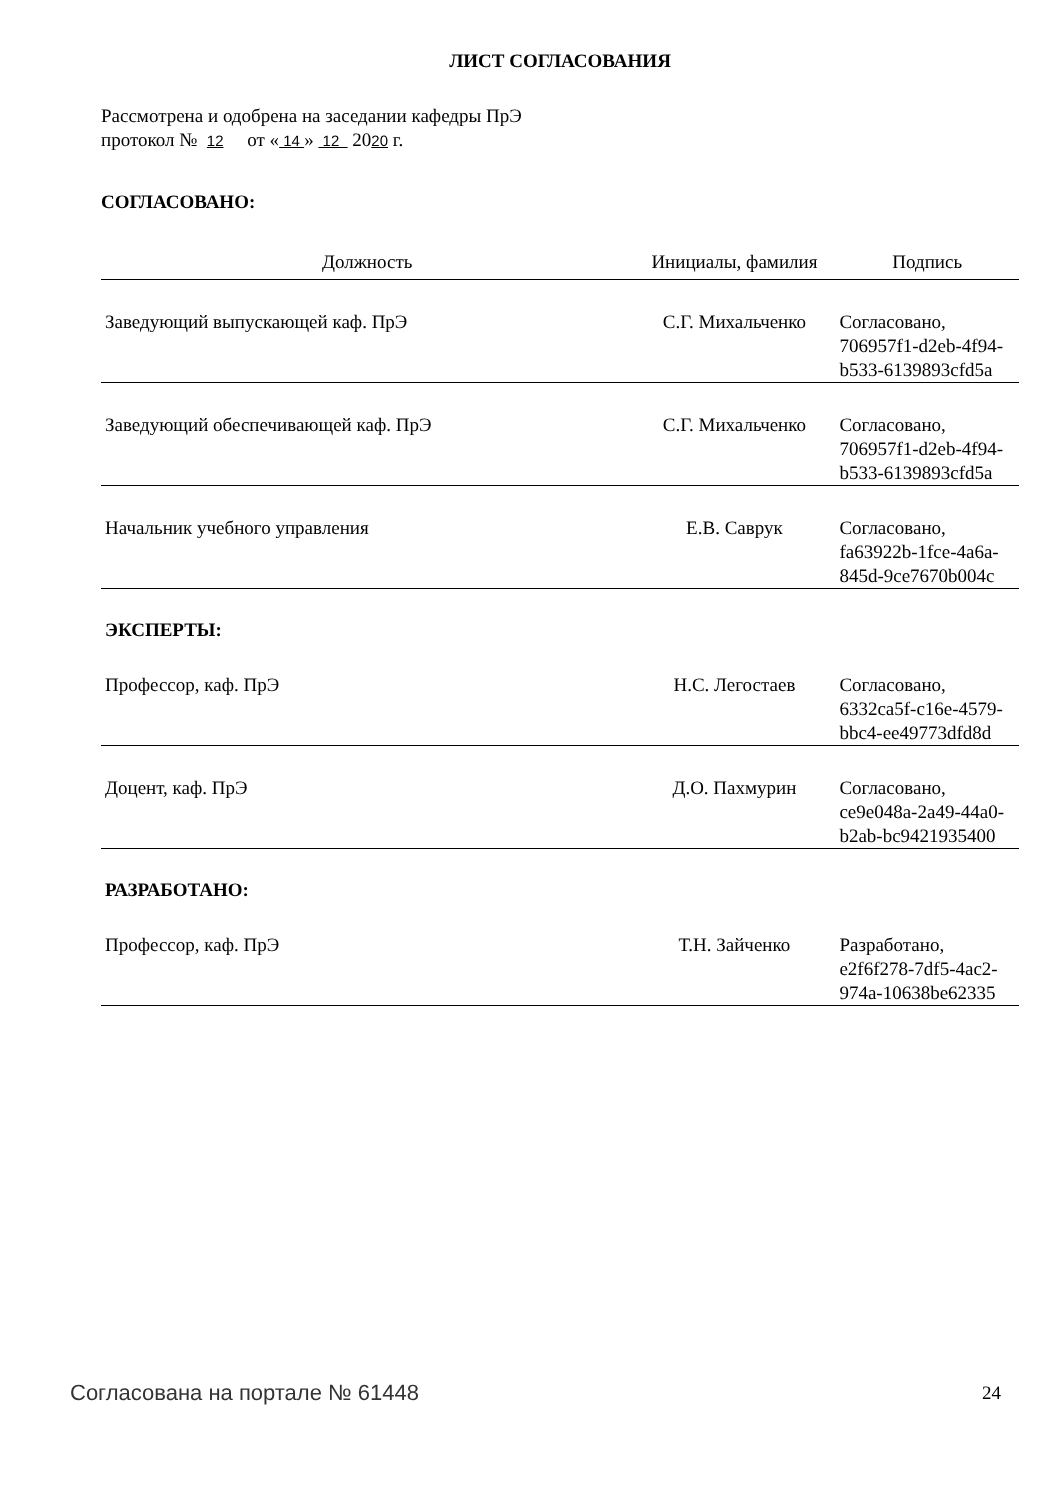ЛИСТ СОГЛАСОВАНИЯ
Рассмотрена и одобрена на заседании кафедры ПрЭ
протокол № 12 от « 14 » 12 2020 г.
СОГЛАСОВАНО:
| Должность | Инициалы, фамилия | Подпись |
| --- | --- | --- |
| Заведующий выпускающей каф. ПрЭ | С.Г. Михальченко | Согласовано, 706957f1-d2eb-4f94- b533-6139893cfd5a |
| Заведующий обеспечивающей каф. ПрЭ | С.Г. Михальченко | Согласовано, 706957f1-d2eb-4f94- b533-6139893cfd5a |
| Начальник учебного управления | Е.В. Саврук | Согласовано, fa63922b-1fce-4a6a- 845d-9ce7670b004c |
ЭКСПЕРТЫ:
| Профессор, каф. ПрЭ | Н.С. Легостаев | Согласовано, 6332ca5f-c16e-4579- bbc4-ee49773dfd8d |
| Доцент, каф. ПрЭ | Д.О. Пахмурин | Согласовано, ce9e048a-2a49-44a0- b2ab-bc9421935400 |
РАЗРАБОТАНО:
| Профессор, каф. ПрЭ | Т.Н. Зайченко | Разработано, e2f6f278-7df5-4ac2- 974a-10638be62335 |
Согласована на портале № 61448 24